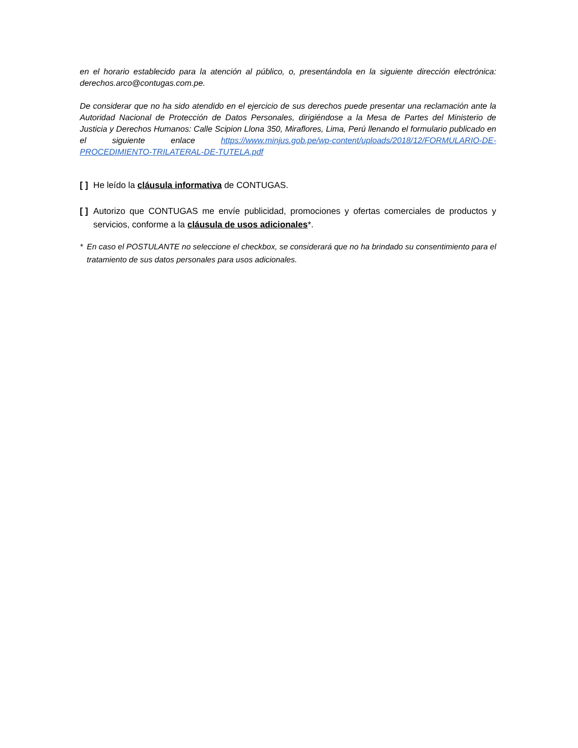en el horario establecido para la atención al público, o, presentándola en la siguiente dirección electrónica: derechos.arco@contugas.com.pe.
De considerar que no ha sido atendido en el ejercicio de sus derechos puede presentar una reclamación ante la Autoridad Nacional de Protección de Datos Personales, dirigiéndose a la Mesa de Partes del Ministerio de Justicia y Derechos Humanos: Calle Scipion Llona 350, Miraflores, Lima, Perú llenando el formulario publicado en el siguiente enlace https://www.minjus.gob.pe/wp-content/uploads/2018/12/FORMULARIO-DE-PROCEDIMIENTO-TRILATERAL-DE-TUTELA.pdf
[ ] He leído la cláusula informativa de CONTUGAS.
[ ] Autorizo que CONTUGAS me envíe publicidad, promociones y ofertas comerciales de productos y servicios, conforme a la cláusula de usos adicionales*.
* En caso el POSTULANTE no seleccione el checkbox, se considerará que no ha brindado su consentimiento para el tratamiento de sus datos personales para usos adicionales.